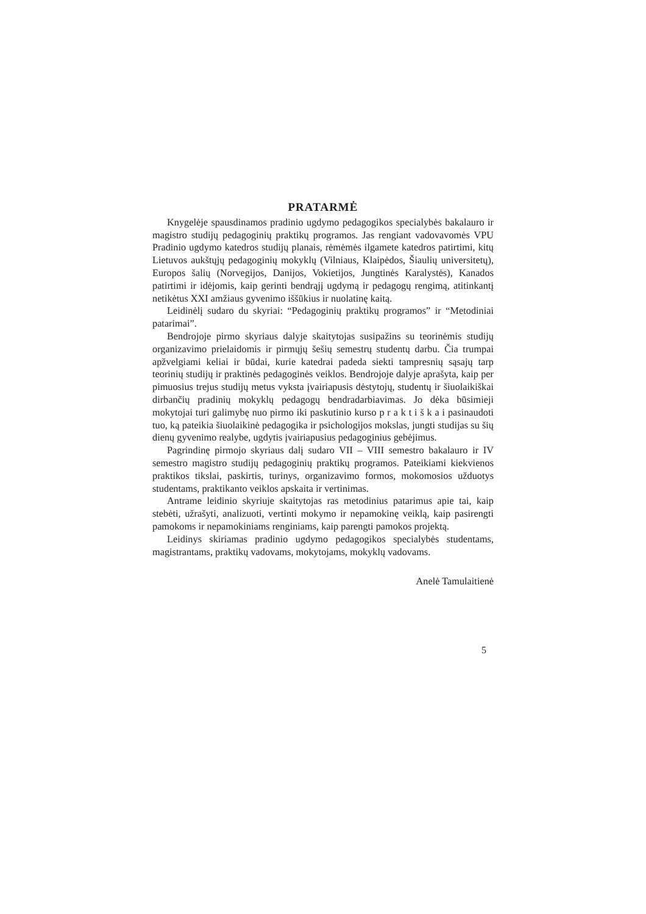PRATARMĖ
Knygelėje spausdinamos pradinio ugdymo pedagogikos specialybės bakalauro ir magistro studijų pedagoginių praktikų programos. Jas rengiant vadovavomės VPU Pradinio ugdymo katedros studijų planais, rėmėmės ilgamete katedros patirtimi, kitų Lietuvos aukštųjų pedagoginių mokyklų (Vilniaus, Klaipėdos, Šiaulių universitetų), Europos šalių (Norvegijos, Danijos, Vokietijos, Jungtinės Karalystės), Kanados patirtimi ir idėjomis, kaip gerinti bendrąjį ugdymą ir pedagogų rengimą, atitinkantį netikėtus XXI amžiaus gyvenimo iššūkius ir nuolatinę kaitą.
Leidinėlį sudaro du skyriai: “Pedagoginių praktikų programos” ir “Metodiniai patarimai”.
Bendrojoje pirmo skyriaus dalyje skaitytojas susipažins su teorinėmis studijų organizavimo prielaidomis ir pirmųjų šešių semestrų studentų darbu. Čia trumpai apžvelgiami keliai ir būdai, kurie katedrai padeda siekti tampresnių sąsajų tarp teorinių studijų ir praktinės pedagoginės veiklos. Bendrojoje dalyje aprašyta, kaip per pimuosius trejus studijų metus vyksta įvairiapusis dėstytojų, studentų ir šiuolaikiškai dirbančių pradinių mokyklų pedagogų bendradarbiavimas. Jo dėka būsimieji mokytojai turi galimybę nuo pirmo iki paskutinio kurso p r a k t i š k a i pasinaudoti tuo, ką pateikia šiuolaikinė pedagogika ir psichologijos mokslas, jungti studijas su šių dienų gyvenimo realybe, ugdytis įvairiapusius pedagoginius gebėjimus.
Pagrindinę pirmojo skyriaus dalį sudaro VII – VIII semestro bakalauro ir IV semestro magistro studijų pedagoginių praktikų programos. Pateikiami kiekvienos praktikos tikslai, paskirtis, turinys, organizavimo formos, mokomosios užduotys studentams, praktikanto veiklos apskaita ir vertinimas.
Antrame leidinio skyriuje skaitytojas ras metodinius patarimus apie tai, kaip stebėti, užrašyti, analizuoti, vertinti mokymo ir nepamokinę veiklą, kaip pasirengti pamokoms ir nepamokiniams renginiams, kaip parengti pamokos projektą.
Leidinys skiriamas pradinio ugdymo pedagogikos specialybės studentams, magistrantams, praktikų vadovams, mokytojams, mokyklų vadovams.
Anelė Tamulaitienė
5